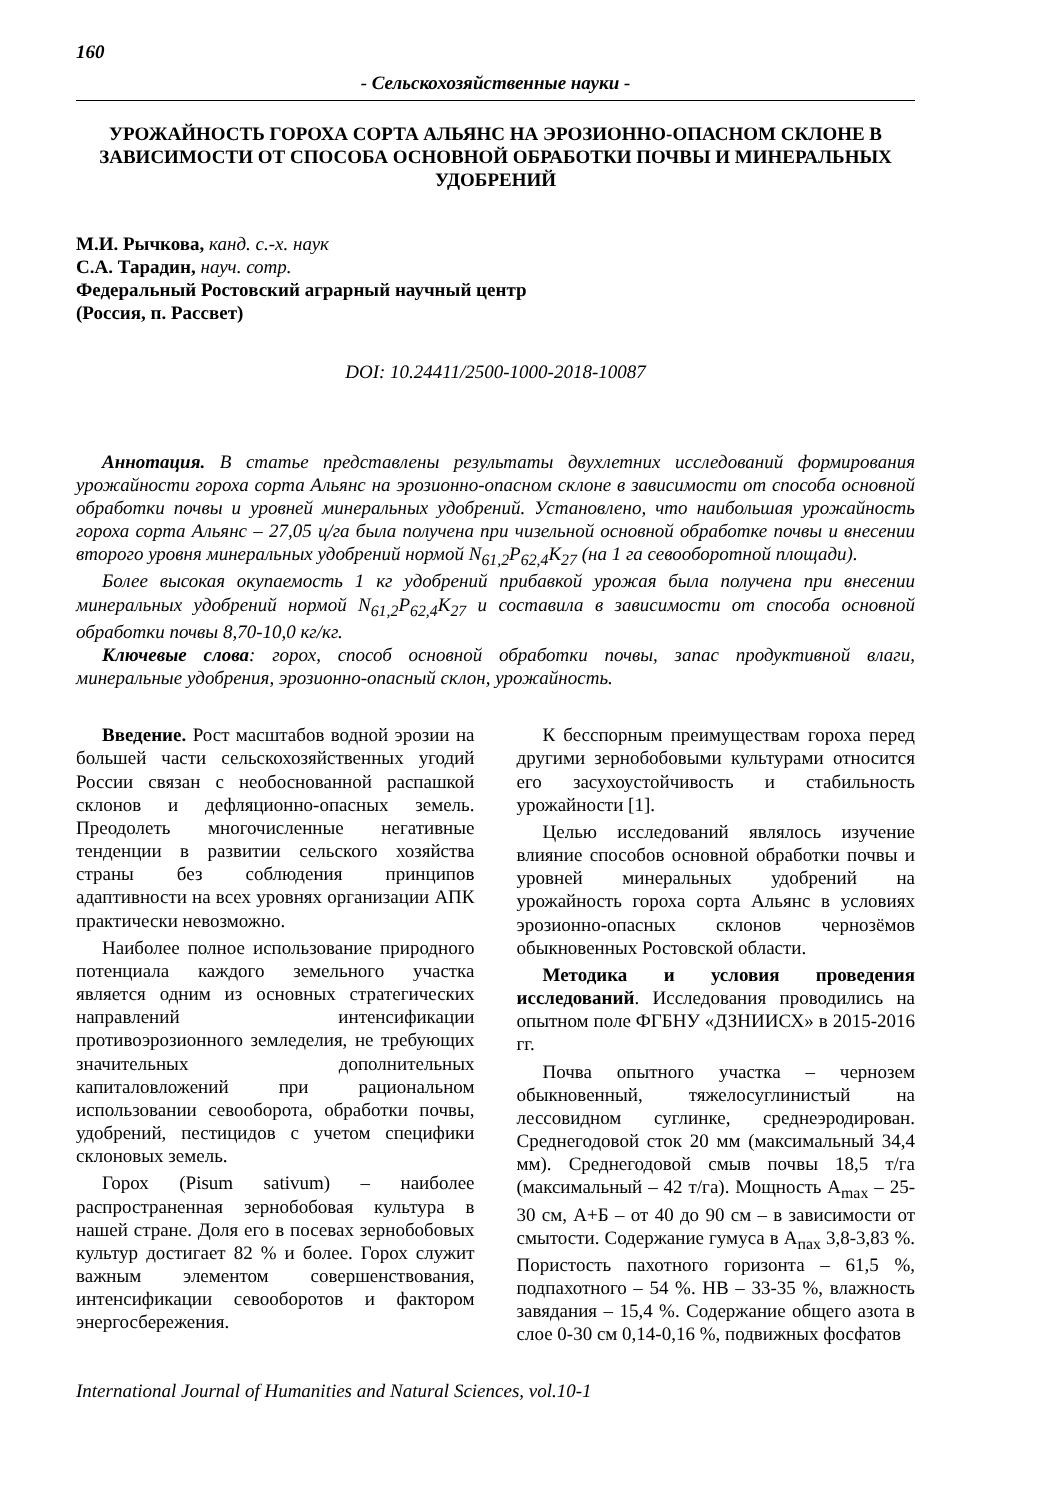160
- Сельскохозяйственные науки -
УРОЖАЙНОСТЬ ГОРОХА СОРТА АЛЬЯНС НА ЭРОЗИОННО-ОПАСНОМ СКЛОНЕ В ЗАВИСИМОСТИ ОТ СПОСОБА ОСНОВНОЙ ОБРАБОТКИ ПОЧВЫ И МИНЕРАЛЬНЫХ УДОБРЕНИЙ
М.И. Рычкова, канд. с.-х. наук
С.А. Тарадин, науч. сотр.
Федеральный Ростовский аграрный научный центр
(Россия, п. Рассвет)
DOI: 10.24411/2500-1000-2018-10087
Аннотация. В статье представлены результаты двухлетних исследований формирования урожайности гороха сорта Альянс на эрозионно-опасном склоне в зависимости от способа основной обработки почвы и уровней минеральных удобрений. Установлено, что наибольшая урожайность гороха сорта Альянс – 27,05 ц/га была получена при чизельной основной обработке почвы и внесении второго уровня минеральных удобрений нормой N<sub>61,2</sub>P<sub>62,4</sub>K<sub>27</sub> (на 1 га севооборотной площади).
Более высокая окупаемость 1 кг удобрений прибавкой урожая была получена при внесении минеральных удобрений нормой N<sub>61,2</sub>P<sub>62,4</sub>K<sub>27</sub> и составила в зависимости от способа основной обработки почвы 8,70-10,0 кг/кг.
Ключевые слова: горох, способ основной обработки почвы, запас продуктивной влаги, минеральные удобрения, эрозионно-опасный склон, урожайность.
Введение. Рост масштабов водной эрозии на большей части сельскохозяйственных угодий России связан с необоснованной распашкой склонов и дефляционно-опасных земель. Преодолеть многочисленные негативные тенденции в развитии сельского хозяйства страны без соблюдения принципов адаптивности на всех уровнях организации АПК практически невозможно.
Наиболее полное использование природного потенциала каждого земельного участка является одним из основных стратегических направлений интенсификации противоэрозионного земледелия, не требующих значительных дополнительных капиталовложений при рациональном использовании севооборота, обработки почвы, удобрений, пестицидов с учетом специфики склоновых земель.
Горох (Pisum sativum) – наиболее распространенная зернобобовая культура в нашей стране. Доля его в посевах зернобобовых культур достигает 82 % и более. Горох служит важным элементом совершенствования, интенсификации севооборотов и фактором энергосбережения.
К бесспорным преимуществам гороха перед другими зернобобовыми культурами относится его засухоустойчивость и стабильность урожайности [1].
Целью исследований являлось изучение влияние способов основной обработки почвы и уровней минеральных удобрений на урожайность гороха сорта Альянс в условиях эрозионно-опасных склонов чернозёмов обыкновенных Ростовской области.
Методика и условия проведения исследований. Исследования проводились на опытном поле ФГБНУ «ДЗНИИСХ» в 2015-2016 гг.
Почва опытного участка – чернозем обыкновенный, тяжелосуглинистый на лессовидном суглинке, среднеэродирован. Среднегодовой сток 20 мм (максимальный 34,4 мм). Среднегодовой смыв почвы 18,5 т/га (максимальный – 42 т/га). Мощность A<sub>max</sub> – 25-30 см, А+Б – от 40 до 90 см – в зависимости от смытости. Содержание гумуса в А<sub>пах</sub> 3,8-3,83 %. Пористость пахотного горизонта – 61,5 %, подпахотного – 54 %. НВ – 33-35 %, влажность завядания – 15,4 %. Содержание общего азота в слое 0-30 см 0,14-0,16 %, подвижных фосфатов
International Journal of Humanities and Natural Sciences, vol.10-1